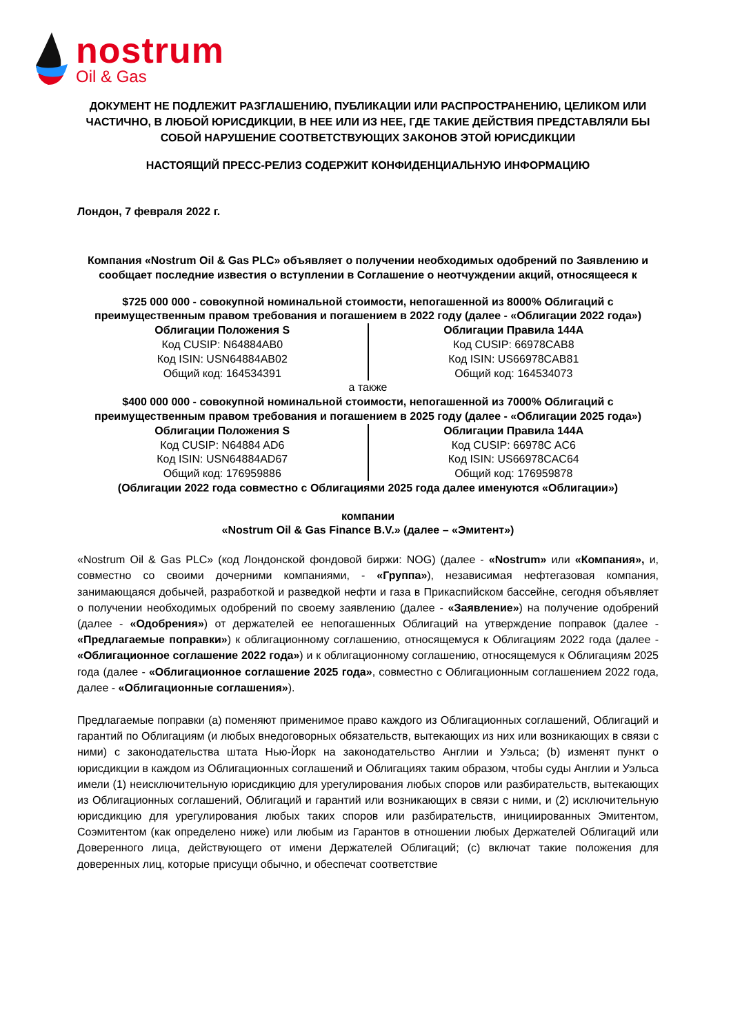nostrum
Oil & Gas
ДОКУМЕНТ НЕ ПОДЛЕЖИТ РАЗГЛАШЕНИЮ, ПУБЛИКАЦИИ ИЛИ РАСПРОСТРАНЕНИЮ, ЦЕЛИКОМ ИЛИ ЧАСТИЧНО, В ЛЮБОЙ ЮРИСДИКЦИИ, В НЕЕ ИЛИ ИЗ НЕЕ, ГДЕ ТАКИЕ ДЕЙСТВИЯ ПРЕДСТАВЛЯЛИ БЫ СОБОЙ НАРУШЕНИЕ СООТВЕТСТВУЮЩИХ ЗАКОНОВ ЭТОЙ ЮРИСДИКЦИИ
НАСТОЯЩИЙ ПРЕСС-РЕЛИЗ СОДЕРЖИТ КОНФИДЕНЦИАЛЬНУЮ ИНФОРМАЦИЮ
Лондон, 7 февраля 2022 г.
Компания «Nostrum Oil & Gas PLC» объявляет о получении необходимых одобрений по Заявлению и сообщает последние известия о вступлении в Соглашение о неотчуждении акций, относящееся к
$725 000 000 - совокупной номинальной стоимости, непогашенной из 8000% Облигаций с преимущественным правом требования и погашением в 2022 году (далее - «Облигации 2022 года»)
| Облигации Положения S Код CUSIP: N64884AB0 Код ISIN: USN64884AB02 Общий код: 164534391 | Облигации Правила 144A Код CUSIP: 66978CAB8 Код ISIN: US66978CAB81 Общий код: 164534073 |
а также
$400 000 000 - совокупной номинальной стоимости, непогашенной из 7000% Облигаций с преимущественным правом требования и погашением в 2025 году (далее - «Облигации 2025 года»)
| Облигации Положения S Код CUSIP: N64884 AD6 Код ISIN: USN64884AD67 Общий код: 176959886 | Облигации Правила 144A Код CUSIP: 66978C AC6 Код ISIN: US66978CAC64 Общий код: 176959878 |
(Облигации 2022 года совместно с Облигациями 2025 года далее именуются «Облигации»)
компании
«Nostrum Oil & Gas Finance B.V.» (далее – «Эмитент»)
«Nostrum Oil & Gas PLC» (код Лондонской фондовой биржи: NOG) (далее - «Nostrum» или «Компания», и, совместно со своими дочерними компаниями, - «Группа»), независимая нефтегазовая компания, занимающаяся добычей, разработкой и разведкой нефти и газа в Прикаспийском бассейне, сегодня объявляет о получении необходимых одобрений по своему заявлению (далее - «Заявление») на получение одобрений (далее - «Одобрения») от держателей ее непогашенных Облигаций на утверждение поправок (далее - «Предлагаемые поправки») к облигационному соглашению, относящемуся к Облигациям 2022 года (далее - «Облигационное соглашение 2022 года») и к облигационному соглашению, относящемуся к Облигациям 2025 года (далее - «Облигационное соглашение 2025 года», совместно с Облигационным соглашением 2022 года, далее - «Облигационные соглашения»).
Предлагаемые поправки (a) поменяют применимое право каждого из Облигационных соглашений, Облигаций и гарантий по Облигациям (и любых внедоговорных обязательств, вытекающих из них или возникающих в связи с ними) с законодательства штата Нью-Йорк на законодательство Англии и Уэльса; (b) изменят пункт о юрисдикции в каждом из Облигационных соглашений и Облигациях таким образом, чтобы суды Англии и Уэльса имели (1) неисключительную юрисдикцию для урегулирования любых споров или разбирательств, вытекающих из Облигационных соглашений, Облигаций и гарантий или возникающих в связи с ними, и (2) исключительную юрисдикцию для урегулирования любых таких споров или разбирательств, инициированных Эмитентом, Соэмитентом (как определено ниже) или любым из Гарантов в отношении любых Держателей Облигаций или Доверенного лица, действующего от имени Держателей Облигаций; (c) включат такие положения для доверенных лиц, которые присущи обычно, и обеспечат соответствие